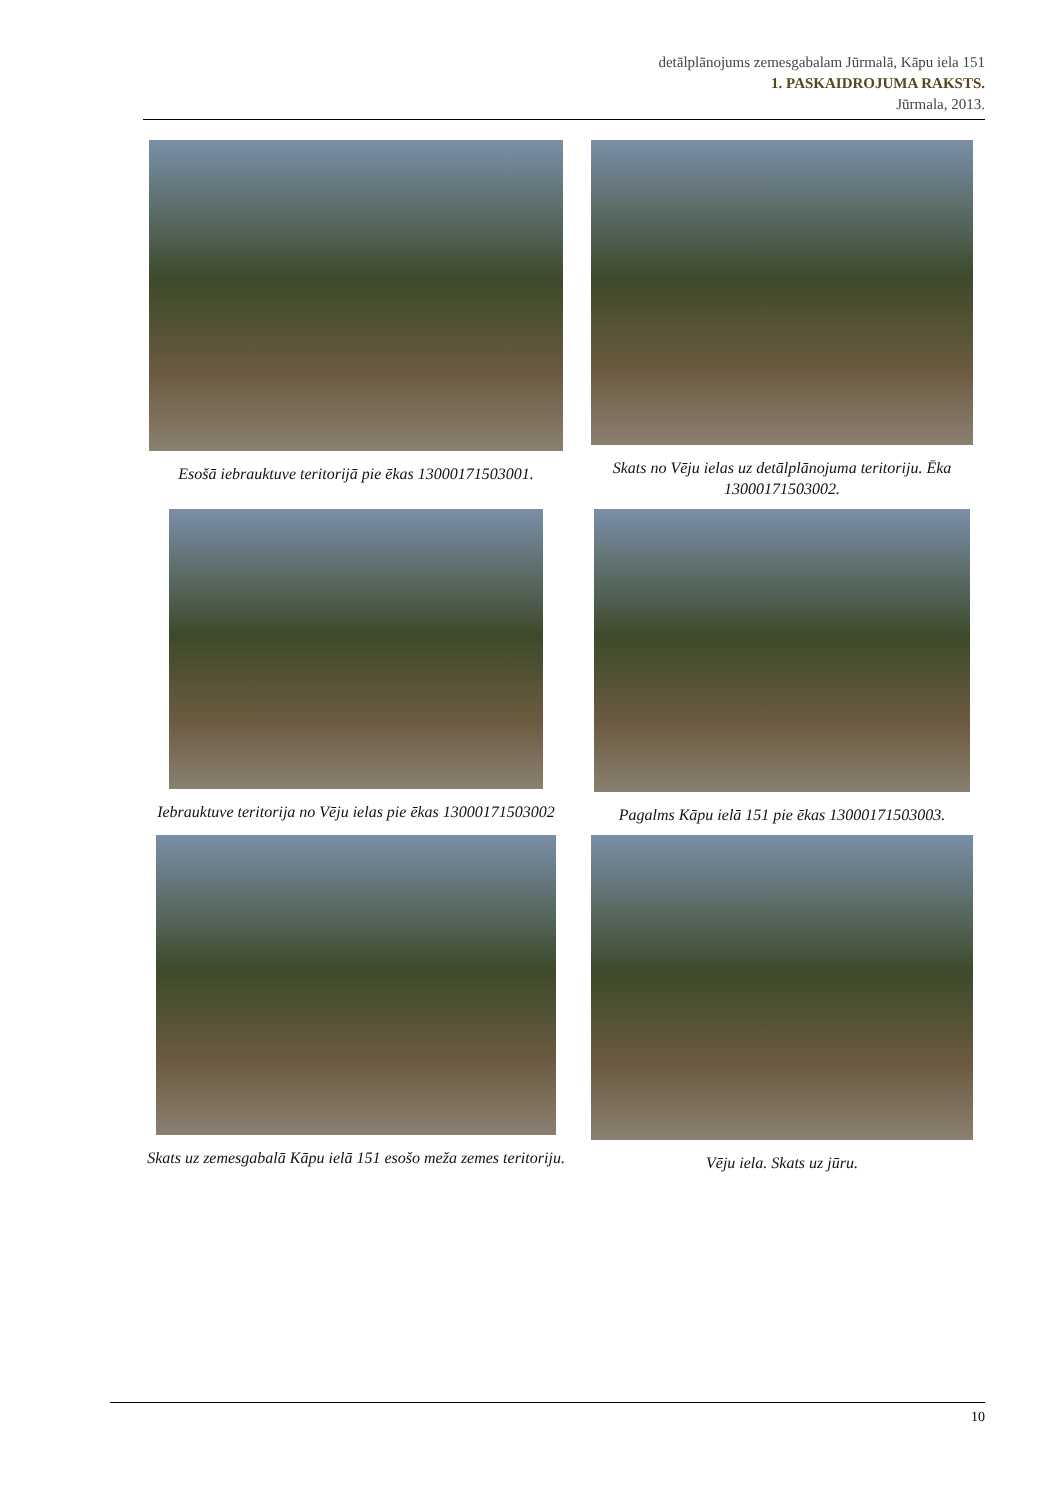detālplānojums zemesgabalam Jūrmalā, Kāpu iela 151
1. PASKAIDROJUMA RAKSTS.
Jūrmala, 2013.
Esošā iebrauktuve teritorijā pie ēkas 13000171503001.
Skats no Vēju ielas uz detālplānojuma teritoriju. Ēka 13000171503002.
Iebrauktuve teritorija no Vēju ielas pie ēkas 13000171503002
Pagalms Kāpu ielā 151 pie ēkas 13000171503003.
Skats uz zemesgabalā Kāpu ielā 151 esošo meža zemes teritoriju.
Vēju iela. Skats uz jūru.
10